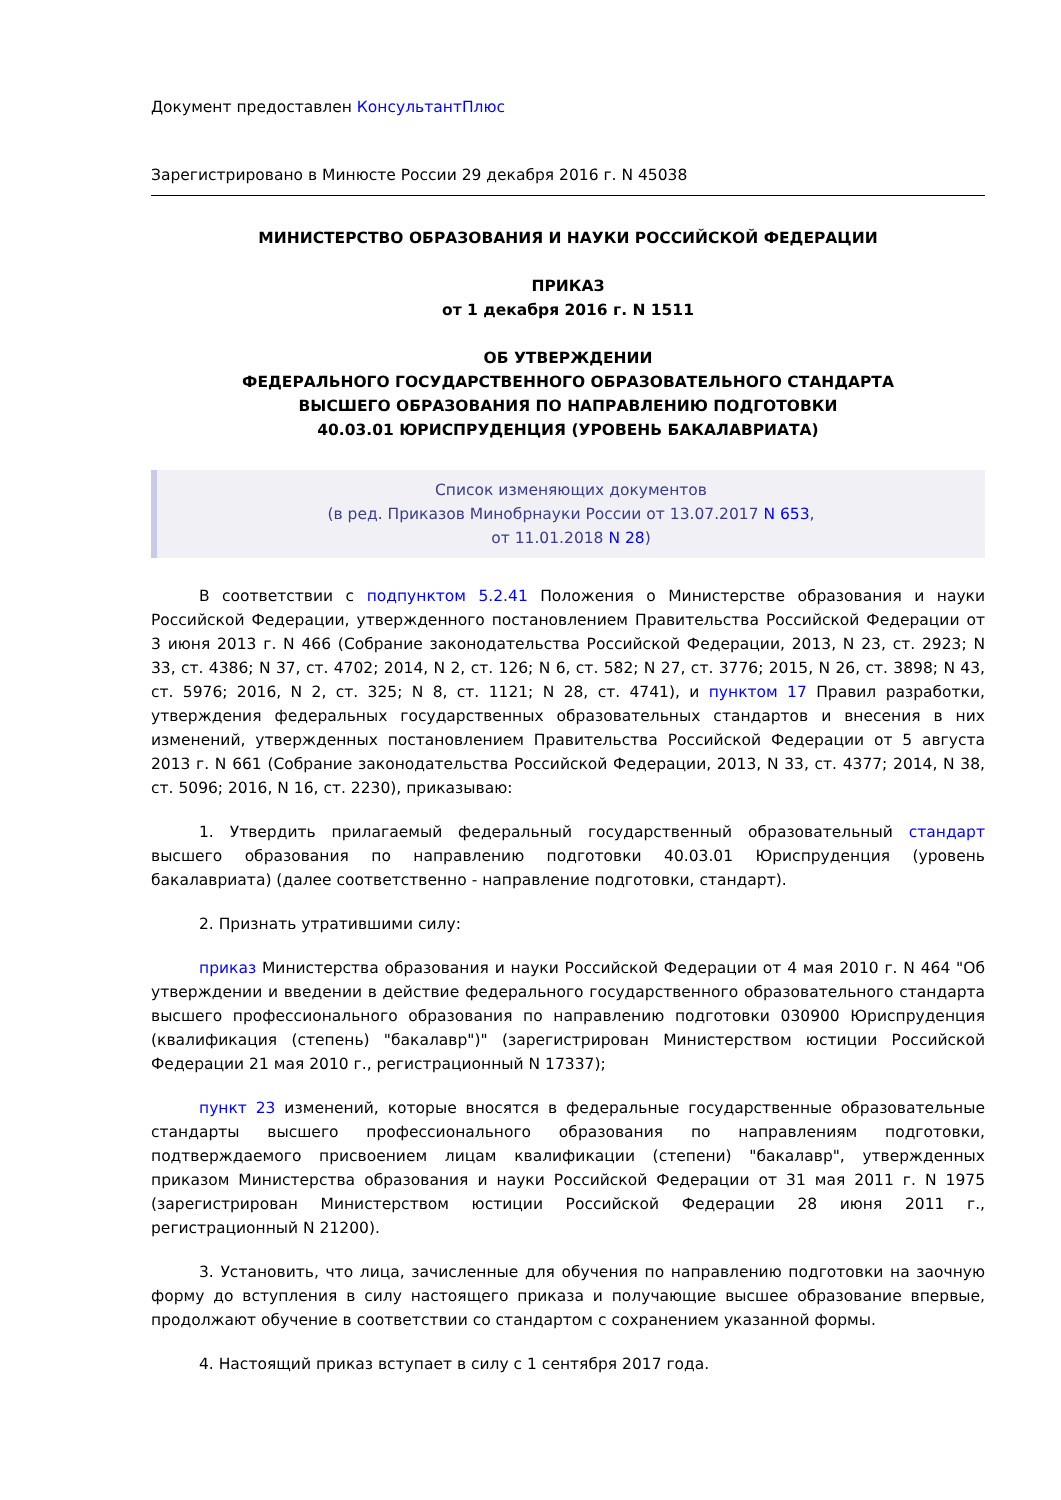Документ предоставлен КонсультантПлюс
Зарегистрировано в Минюсте России 29 декабря 2016 г. N 45038
МИНИСТЕРСТВО ОБРАЗОВАНИЯ И НАУКИ РОССИЙСКОЙ ФЕДЕРАЦИИ
ПРИКАЗ
от 1 декабря 2016 г. N 1511
ОБ УТВЕРЖДЕНИИ
ФЕДЕРАЛЬНОГО ГОСУДАРСТВЕННОГО ОБРАЗОВАТЕЛЬНОГО СТАНДАРТА
ВЫСШЕГО ОБРАЗОВАНИЯ ПО НАПРАВЛЕНИЮ ПОДГОТОВКИ
40.03.01 ЮРИСПРУДЕНЦИЯ (УРОВЕНЬ БАКАЛАВРИАТА)
Список изменяющих документов
(в ред. Приказов Минобрнауки России от 13.07.2017 N 653,
от 11.01.2018 N 28)
В соответствии с подпунктом 5.2.41 Положения о Министерстве образования и науки Российской Федерации, утвержденного постановлением Правительства Российской Федерации от 3 июня 2013 г. N 466 (Собрание законодательства Российской Федерации, 2013, N 23, ст. 2923; N 33, ст. 4386; N 37, ст. 4702; 2014, N 2, ст. 126; N 6, ст. 582; N 27, ст. 3776; 2015, N 26, ст. 3898; N 43, ст. 5976; 2016, N 2, ст. 325; N 8, ст. 1121; N 28, ст. 4741), и пунктом 17 Правил разработки, утверждения федеральных государственных образовательных стандартов и внесения в них изменений, утвержденных постановлением Правительства Российской Федерации от 5 августа 2013 г. N 661 (Собрание законодательства Российской Федерации, 2013, N 33, ст. 4377; 2014, N 38, ст. 5096; 2016, N 16, ст. 2230), приказываю:
1. Утвердить прилагаемый федеральный государственный образовательный стандарт высшего образования по направлению подготовки 40.03.01 Юриспруденция (уровень бакалавриата) (далее соответственно - направление подготовки, стандарт).
2. Признать утратившими силу:
приказ Министерства образования и науки Российской Федерации от 4 мая 2010 г. N 464 "Об утверждении и введении в действие федерального государственного образовательного стандарта высшего профессионального образования по направлению подготовки 030900 Юриспруденция (квалификация (степень) "бакалавр")" (зарегистрирован Министерством юстиции Российской Федерации 21 мая 2010 г., регистрационный N 17337);
пункт 23 изменений, которые вносятся в федеральные государственные образовательные стандарты высшего профессионального образования по направлениям подготовки, подтверждаемого присвоением лицам квалификации (степени) "бакалавр", утвержденных приказом Министерства образования и науки Российской Федерации от 31 мая 2011 г. N 1975 (зарегистрирован Министерством юстиции Российской Федерации 28 июня 2011 г., регистрационный N 21200).
3. Установить, что лица, зачисленные для обучения по направлению подготовки на заочную форму до вступления в силу настоящего приказа и получающие высшее образование впервые, продолжают обучение в соответствии со стандартом с сохранением указанной формы.
4. Настоящий приказ вступает в силу с 1 сентября 2017 года.